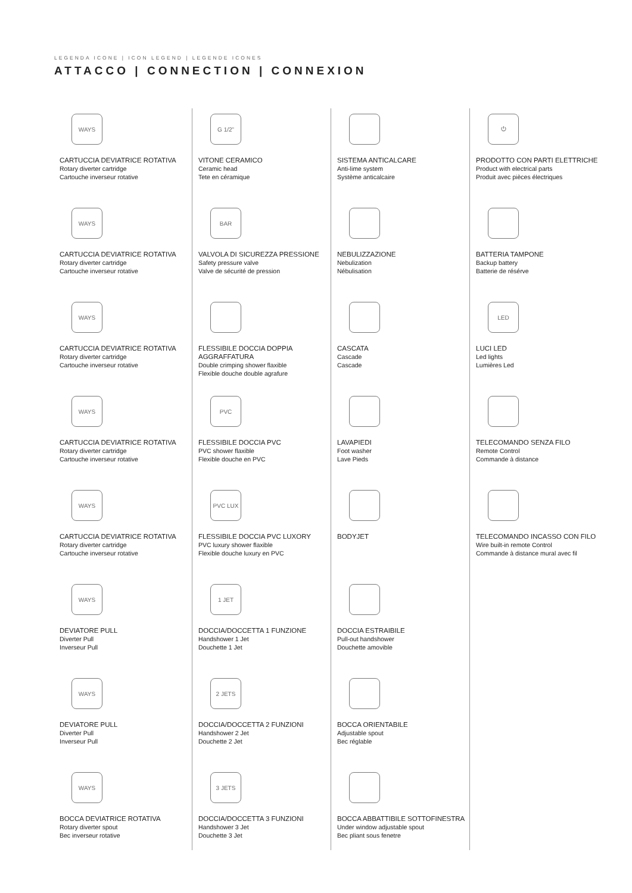LEGENDA ICONE | ICON LEGEND | LEGENDE ICONES
ATTACCO | CONNECTION | CONNEXION
WAYS
CARTUCCIA DEVIATRICE ROTATIVA
Rotary diverter cartridge
Cartouche inverseur rotative
WAYS
CARTUCCIA DEVIATRICE ROTATIVA
Rotary diverter cartridge
Cartouche inverseur rotative
WAYS
CARTUCCIA DEVIATRICE ROTATIVA
Rotary diverter cartridge
Cartouche inverseur rotative
WAYS
CARTUCCIA DEVIATRICE ROTATIVA
Rotary diverter cartridge
Cartouche inverseur rotative
WAYS
CARTUCCIA DEVIATRICE ROTATIVA
Rotary diverter cartridge
Cartouche inverseur rotative
WAYS
DEVIATORE PULL
Diverter Pull
Inverseur Pull
WAYS
DEVIATORE PULL
Diverter Pull
Inverseur Pull
WAYS
BOCCA DEVIATRICE ROTATIVA
Rotary diverter spout
Bec inverseur rotative
G 1/2”
VITONE CERAMICO
Ceramic head
Tete en céramique
BAR
VALVOLA DI SICUREZZA PRESSIONE
Safety pressure valve
Valve de sécurité de pression
FLESSIBILE DOCCIA DOPPIA AGGRAFFATURA
Double crimping shower flaxible
Flexible douche double agrafure
PVC
FLESSIBILE DOCCIA PVC
PVC shower flaxible
Flexible douche en PVC
PVC LUX
FLESSIBILE DOCCIA PVC LUXORY
PVC luxury shower flaxible
Flexible douche luxury en PVC
1 JET
DOCCIA/DOCCETTA 1 FUNZIONE
Handshower 1 Jet
Douchette 1 Jet
2 JETS
DOCCIA/DOCCETTA 2 FUNZIONI
Handshower 2 Jet
Douchette 2 Jet
3 JETS
DOCCIA/DOCCETTA 3 FUNZIONI
Handshower 3 Jet
Douchette 3 Jet
SISTEMA ANTICALCARE
Anti-lime system
Système anticalcaire
NEBULIZZAZIONE
Nebulization
Nébulisation
CASCATA
Cascade
Cascade
LAVAPIEDI
Foot washer
Lave Pieds
BODYJET
DOCCIA ESTRAIBILE
Pull-out handshower
Douchette amovible
BOCCA ORIENTABILE
Adjustable spout
Bec réglable
BOCCA ABBATTIBILE SOTTOFINESTRA
Under window adjustable spout
Bec pliant sous fenetre
⏻
PRODOTTO CON PARTI ELETTRICHE
Product with electrical parts
Produit avec pièces électriques
BATTERIA TAMPONE
Backup battery
Batterie de résérve
LED
LUCI LED
Led lights
Lumières Led
TELECOMANDO SENZA FILO
Remote Control
Commande à distance
TELECOMANDO INCASSO CON FILO
Wire built-in remote Control
Commande à distance mural avec fil